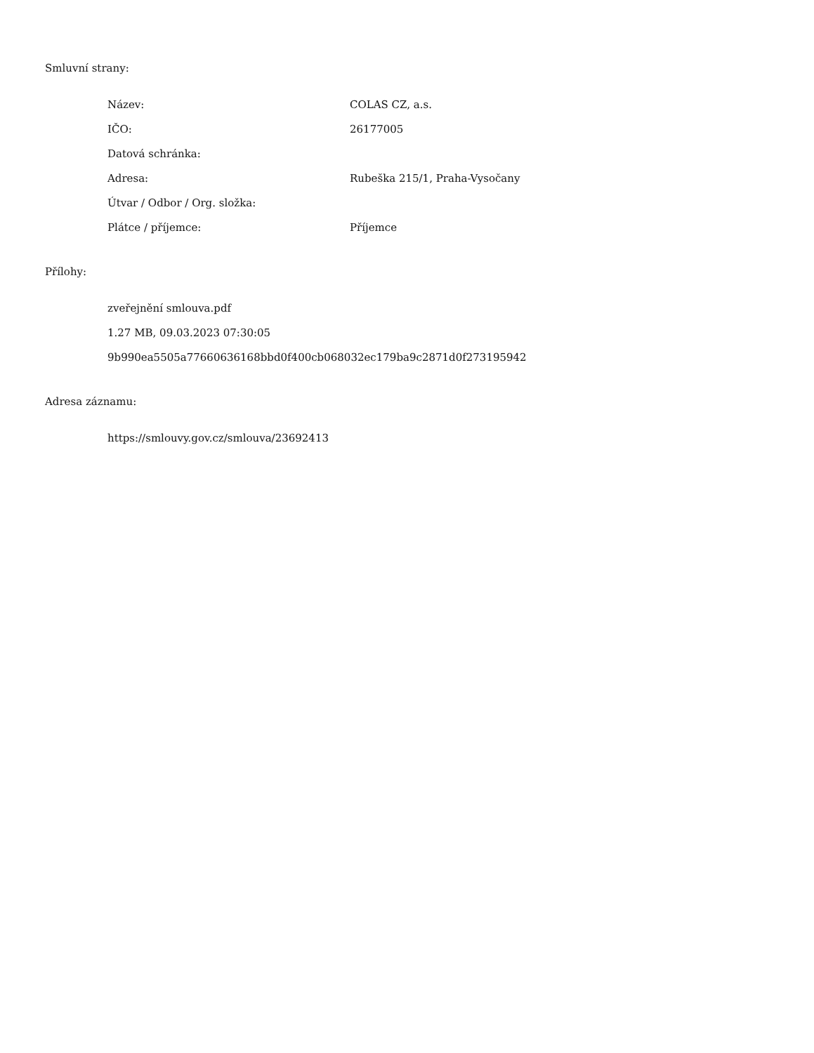Smluvní strany:
Název: COLAS CZ, a.s.
IČO: 26177005
Datová schránka:
Adresa: Rubeška 215/1, Praha-Vysočany
Útvar / Odbor / Org. složka:
Plátce / příjemce: Příjemce
Přílohy:
zveřejnění smlouva.pdf
1.27 MB, 09.03.2023 07:30:05
9b990ea5505a77660636168bbd0f400cb068032ec179ba9c2871d0f273195942
Adresa záznamu:
https://smlouvy.gov.cz/smlouva/23692413